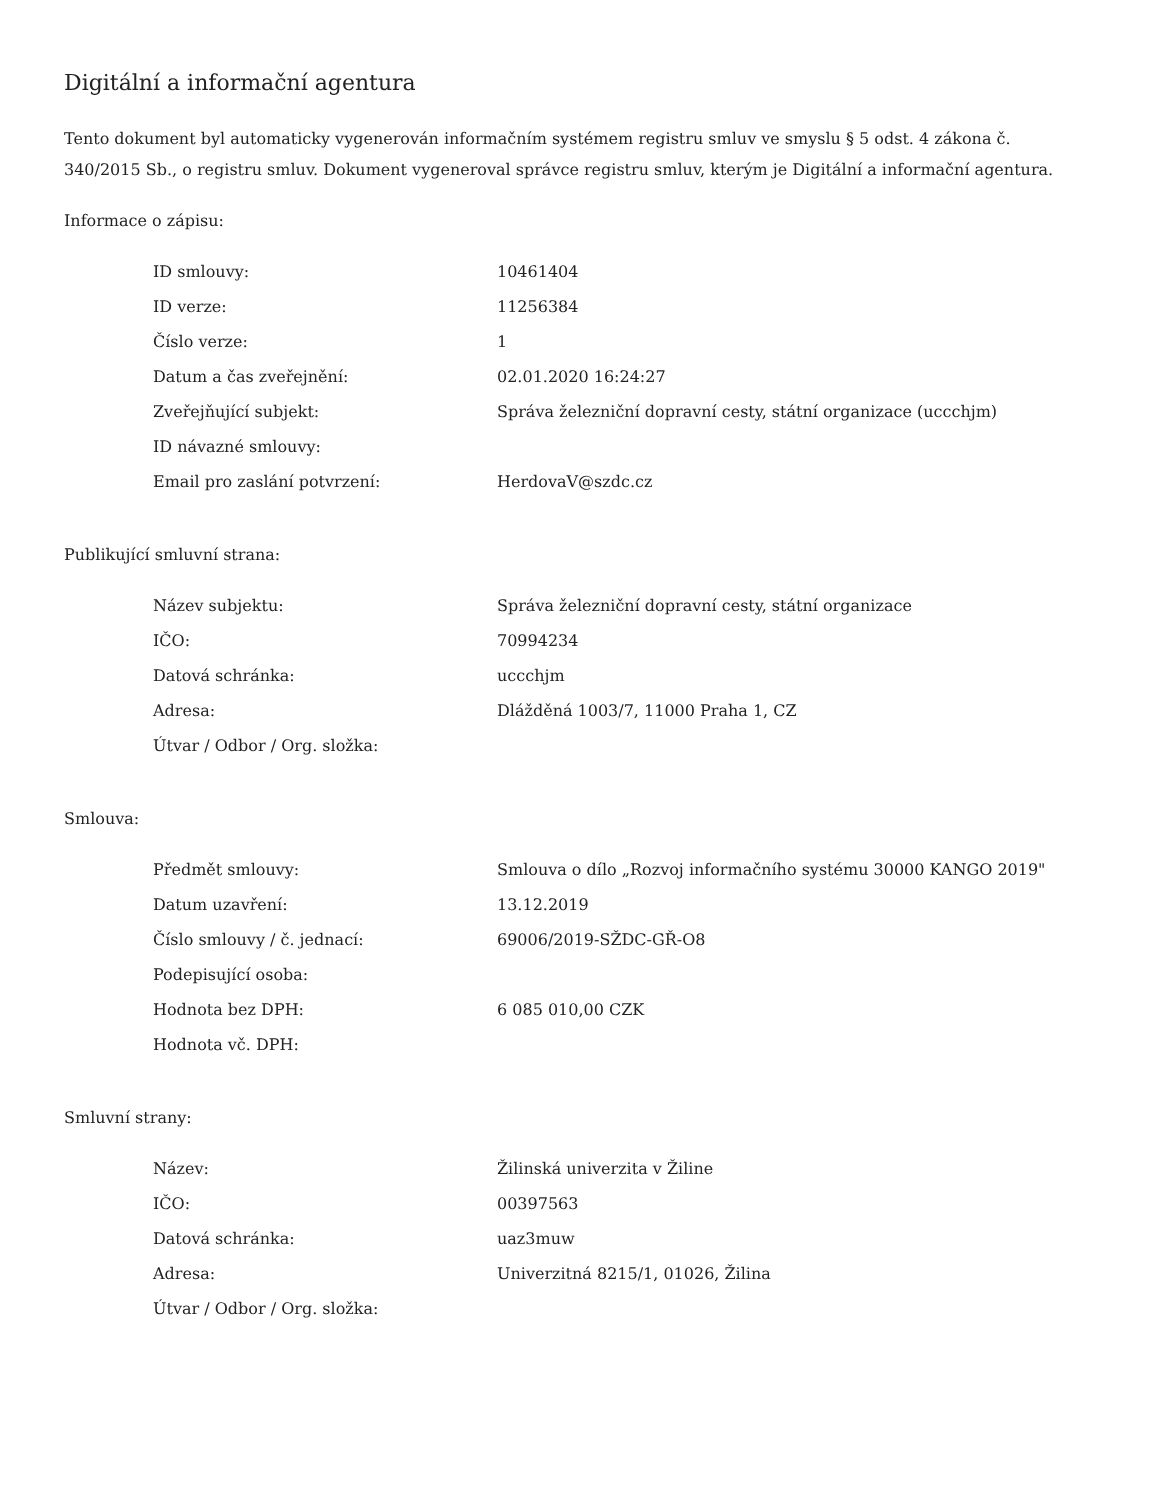Digitální a informační agentura
Tento dokument byl automaticky vygenerován informačním systémem registru smluv ve smyslu § 5 odst. 4 zákona č. 340/2015 Sb., o registru smluv. Dokument vygeneroval správce registru smluv, kterým je Digitální a informační agentura.
Informace o zápisu:
| ID smlouvy: | 10461404 |
| ID verze: | 11256384 |
| Číslo verze: | 1 |
| Datum a čas zveřejnění: | 02.01.2020 16:24:27 |
| Zveřejňující subjekt: | Správa železniční dopravní cesty, státní organizace (uccchjm) |
| ID návazné smlouvy: | |
| Email pro zaslání potvrzení: | HerdovaV@szdc.cz |
Publikující smluvní strana:
| Název subjektu: | Správa železniční dopravní cesty, státní organizace |
| IČO: | 70994234 |
| Datová schránka: | uccchjm |
| Adresa: | Dlážděná 1003/7, 11000 Praha 1, CZ |
| Útvar / Odbor / Org. složka: | |
Smlouva:
| Předmět smlouvy: | Smlouva o dílo „Rozvoj informačního systému 30000 KANGO 2019" |
| Datum uzavření: | 13.12.2019 |
| Číslo smlouvy / č. jednací: | 69006/2019-SŽDC-GŘ-O8 |
| Podepisující osoba: | |
| Hodnota bez DPH: | 6 085 010,00 CZK |
| Hodnota vč. DPH: | |
Smluvní strany:
| Název: | Žilinská univerzita v Žiline |
| IČO: | 00397563 |
| Datová schránka: | uaz3muw |
| Adresa: | Univerzitná 8215/1, 01026, Žilina |
| Útvar / Odbor / Org. složka: | |